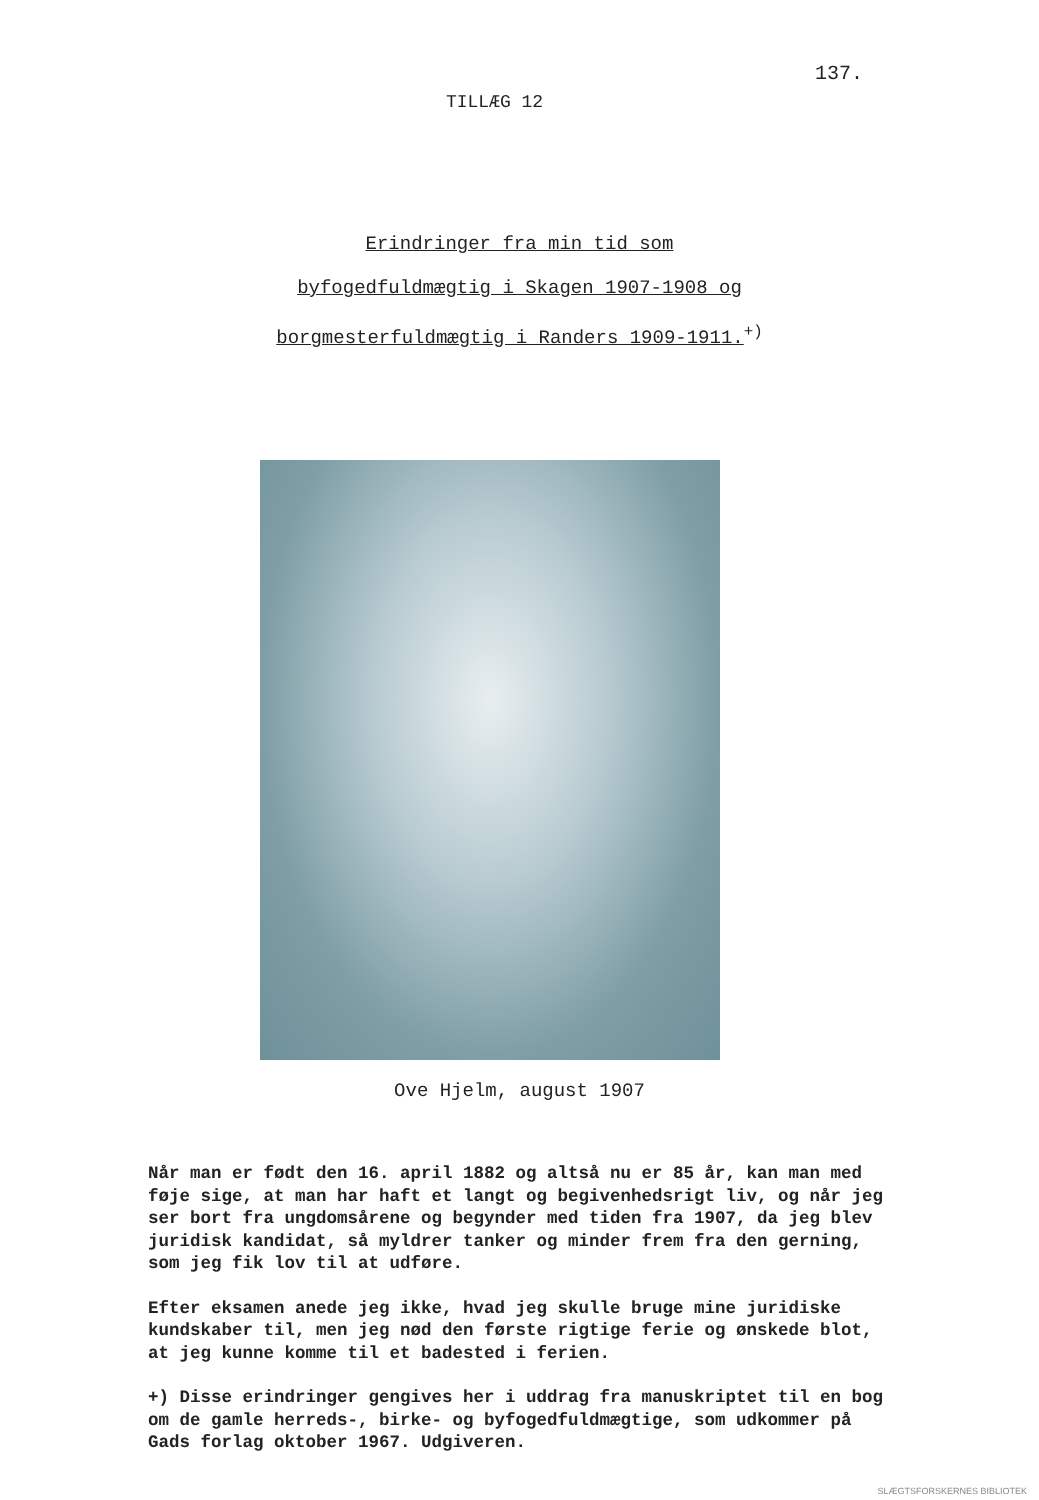137.
TILLÆG 12
Erindringer fra min tid som
byfogedfuldmægtig i Skagen 1907-1908 og
borgmesterfuldmægtig i Randers 1909-1911.<sup>+)</sup>
Ove Hjelm, august 1907
Når man er født den 16. april 1882 og altså nu er 85 år, kan man med føje sige, at man har haft et langt og begivenhedsrigt liv, og når jeg ser bort fra ungdomsårene og begynder med tiden fra 1907, da jeg blev juridisk kandidat, så myldrer tanker og minder frem fra den gerning, som jeg fik lov til at udføre.
Efter eksamen anede jeg ikke, hvad jeg skulle bruge mine juridiske kundskaber til, men jeg nød den første rigtige ferie og ønskede blot, at jeg kunne komme til et badested i ferien.
+) Disse erindringer gengives her i uddrag fra manuskriptet til en bog om de gamle herreds-, birke- og byfogedfuldmægtige, som udkommer på Gads forlag oktober 1967. Udgiveren.
SLÆGTSFORSKERNES BIBLIOTEK